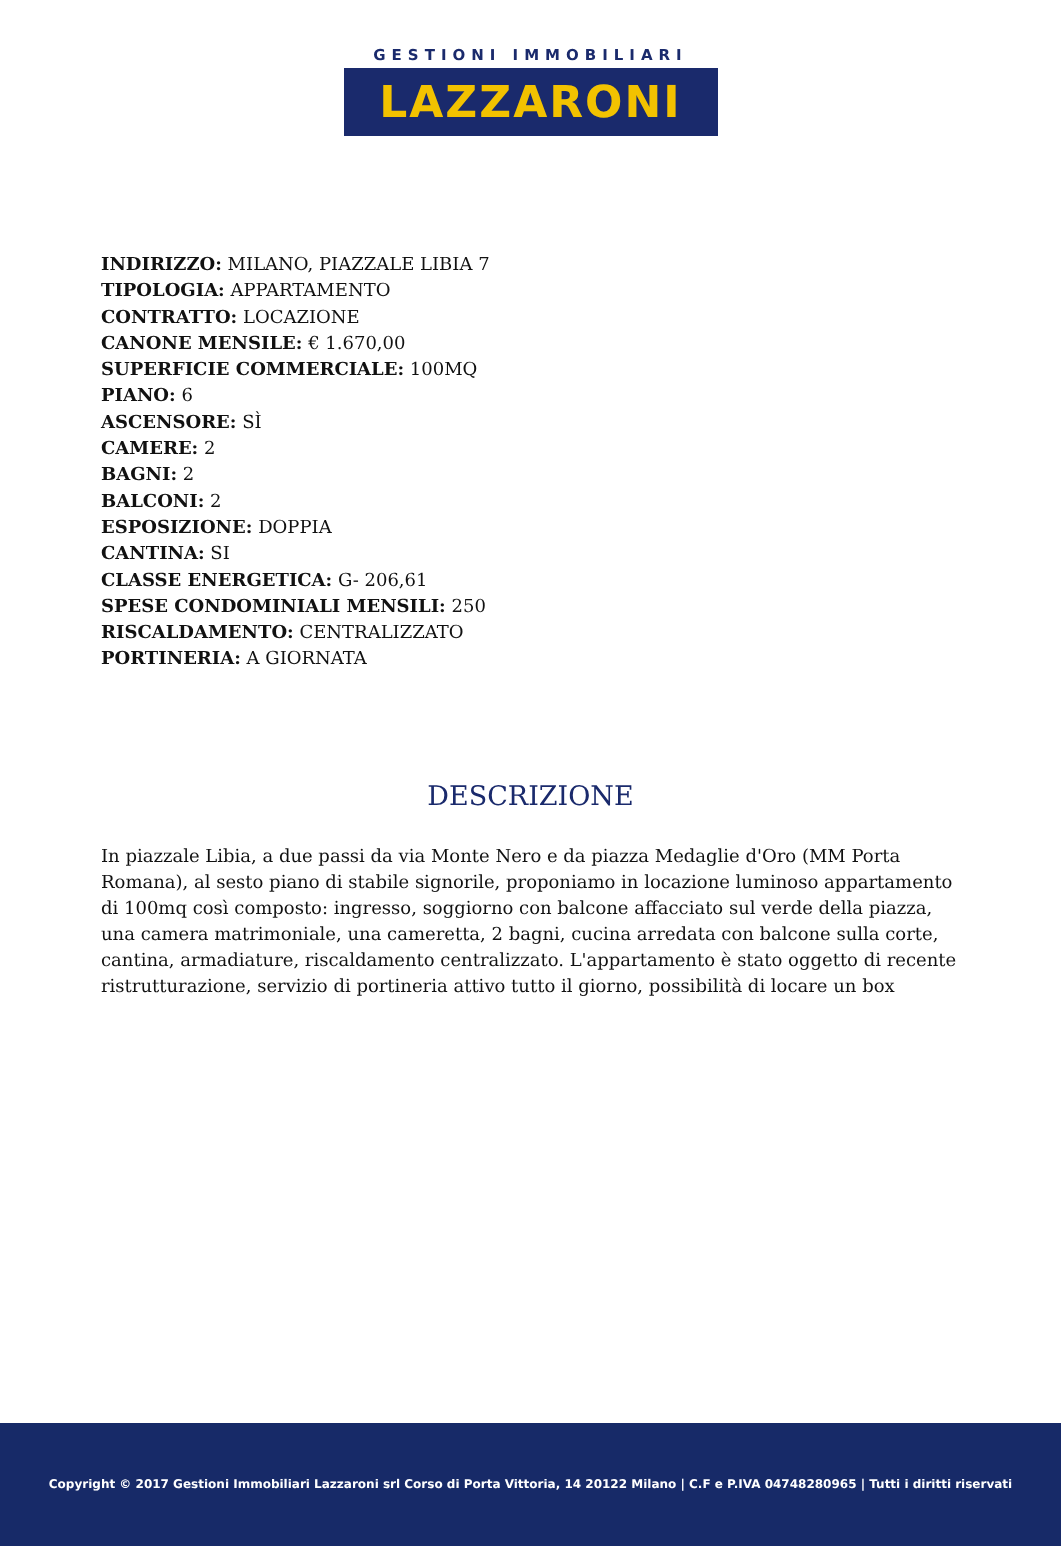GESTIONI IMMOBILIARI
LAZZARONI
INDIRIZZO: MILANO, PIAZZALE LIBIA 7
TIPOLOGIA: APPARTAMENTO
CONTRATTO: LOCAZIONE
CANONE MENSILE: € 1.670,00
SUPERFICIE COMMERCIALE: 100MQ
PIANO: 6
ASCENSORE: SÌ
CAMERE: 2
BAGNI: 2
BALCONI: 2
ESPOSIZIONE: DOPPIA
CANTINA: SI
CLASSE ENERGETICA: G- 206,61
SPESE CONDOMINIALI MENSILI: 250
RISCALDAMENTO: CENTRALIZZATO
PORTINERIA: A GIORNATA
DESCRIZIONE
In piazzale Libia, a due passi da via Monte Nero e da piazza Medaglie d'Oro (MM Porta Romana), al sesto piano di stabile signorile, proponiamo in locazione luminoso appartamento di 100mq così composto: ingresso, soggiorno con balcone affacciato sul verde della piazza, una camera matrimoniale, una cameretta, 2 bagni, cucina arredata con balcone sulla corte, cantina, armadiature, riscaldamento centralizzato. L'appartamento è stato oggetto di recente ristrutturazione, servizio di portineria attivo tutto il giorno, possibilità di locare un box
Copyright © 2017 Gestioni Immobiliari Lazzaroni srl Corso di Porta Vittoria, 14 20122 Milano | C.F e P.IVA 04748280965 | Tutti i diritti riservati